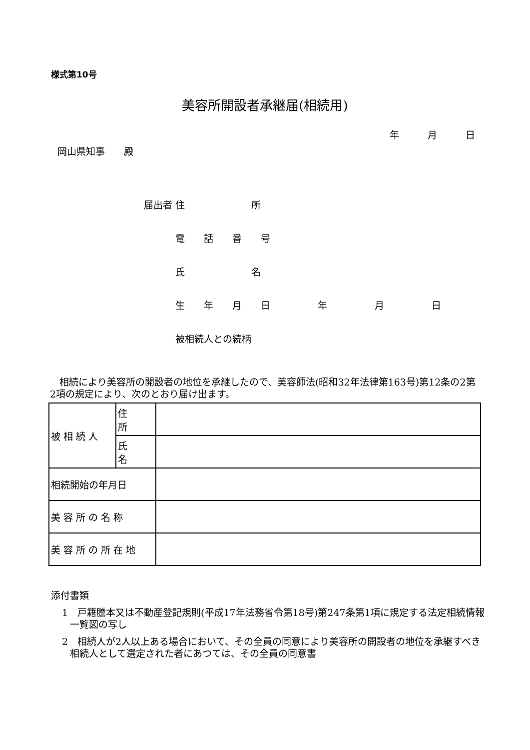様式第10号
美容所開設者承継届(相続用)
年　　　月　　　日
岡山県知事　　殿
届出者 住　　　　　　　所
　　　 電　　話　　番　　号
　　　 氏　　　　　　　名
　　　 生　　年　　月　　日　　　　　年　　　　　月　　　　　日
　　　 被相続人との続柄
　相続により美容所の開設者の地位を承継したので、美容師法(昭和32年法律第163号)第12条の2第2項の規定により、次のとおり届け出ます。
| 被 相 続 人 | 住 所 | |
| | 氏 名 | |
| 相続開始の年月日 | | |
| 美 容 所 の 名 称 | | |
| 美 容 所 の 所 在 地 | | |
添付書類
1　戸籍謄本又は不動産登記規則(平成17年法務省令第18号)第247条第1項に規定する法定相続情報一覧図の写し
2　相続人が2人以上ある場合において、その全員の同意により美容所の開設者の地位を承継すべき相続人として選定された者にあつては、その全員の同意書